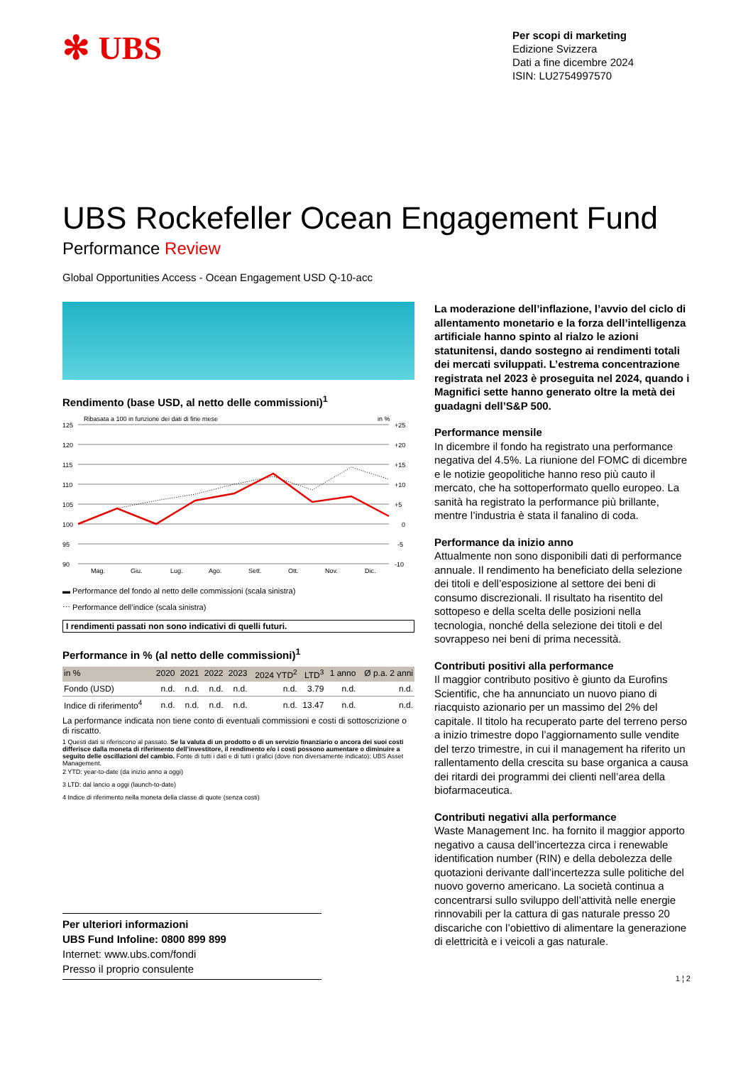✻ UBS
Per scopi di marketing
Edizione Svizzera
Dati a fine dicembre 2024
ISIN: LU2754997570
UBS Rockefeller Ocean Engagement Fund
Performance Review
Global Opportunities Access - Ocean Engagement USD Q-10-acc
Rendimento (base USD, al netto delle commissioni)<sup>1</sup>
Ribasata a 100 in funzione dei dati di fine mese
in %
125
120
115
110
105
100
95
90
+25
+20
+15
+10
+5
0
-5
-10
Mag.
Giu.
Lug.
Ago.
Sett.
Ott.
Nov.
Dic.
▬ Performance del fondo al netto delle commissioni (scala sinistra)
⋯ Performance dell’indice (scala sinistra)
I rendimenti passati non sono indicativi di quelli futuri.
Performance in % (al netto delle commissioni)<sup>1</sup>
| in % | 2020 | 2021 | 2022 | 2023 | 2024 YTD<sup>2</sup> | LTD<sup>3</sup> | 1 anno | Ø p.a. 2 anni |
| --- | --- | --- | --- | --- | --- | --- | --- | --- |
| Fondo (USD) | n.d. | n.d. | n.d. | n.d. | n.d. | 3.79 | n.d. | n.d. |
| Indice di riferimento<sup>4</sup> | n.d. | n.d. | n.d. | n.d. | n.d. | 13.47 | n.d. | n.d. |
La performance indicata non tiene conto di eventuali commissioni e costi di sottoscrizione o di riscatto.
1 Questi dati si riferiscono al passato. Se la valuta di un prodotto o di un servizio finanziario o ancora dei suoi costi differisce dalla moneta di riferimento dell’investitore, il rendimento e/o i costi possono aumentare o diminuire a seguito delle oscillazioni del cambio. Fonte di tutti i dati e di tutti i grafici (dove non diversamente indicato): UBS Asset Management.
2 YTD: year-to-date (da inizio anno a oggi)
3 LTD: dal lancio a oggi (launch-to-date)
4 Indice di riferimento nella moneta della classe di quote (senza costi)
La moderazione dell’inflazione, l’avvio del ciclo di allentamento monetario e la forza dell’intelligenza artificiale hanno spinto al rialzo le azioni statunitensi, dando sostegno ai rendimenti totali dei mercati sviluppati. L’estrema concentrazione registrata nel 2023 è proseguita nel 2024, quando i Magnifici sette hanno generato oltre la metà dei guadagni dell’S&P 500.
Performance mensile
In dicembre il fondo ha registrato una performance negativa del 4.5%. La riunione del FOMC di dicembre e le notizie geopolitiche hanno reso più cauto il mercato, che ha sottoperformato quello europeo. La sanità ha registrato la performance più brillante, mentre l’industria è stata il fanalino di coda.
Performance da inizio anno
Attualmente non sono disponibili dati di performance annuale. Il rendimento ha beneficiato della selezione dei titoli e dell’esposizione al settore dei beni di consumo discrezionali. Il risultato ha risentito del sottopeso e della scelta delle posizioni nella tecnologia, nonché della selezione dei titoli e del sovrappeso nei beni di prima necessità.
Contributi positivi alla performance
Il maggior contributo positivo è giunto da Eurofins Scientific, che ha annunciato un nuovo piano di riacquisto azionario per un massimo del 2% del capitale. Il titolo ha recuperato parte del terreno perso a inizio trimestre dopo l’aggiornamento sulle vendite del terzo trimestre, in cui il management ha riferito un rallentamento della crescita su base organica a causa dei ritardi dei programmi dei clienti nell’area della biofarmaceutica.
Contributi negativi alla performance
Waste Management Inc. ha fornito il maggior apporto negativo a causa dell’incertezza circa i renewable identification number (RIN) e della debolezza delle quotazioni derivante dall’incertezza sulle politiche del nuovo governo americano. La società continua a concentrarsi sullo sviluppo dell’attività nelle energie rinnovabili per la cattura di gas naturale presso 20 discariche con l’obiettivo di alimentare la generazione di elettricità e i veicoli a gas naturale.
Per ulteriori informazioni
UBS Fund Infoline: 0800 899 899
Internet: www.ubs.com/fondi
Presso il proprio consulente
1 ¦ 2